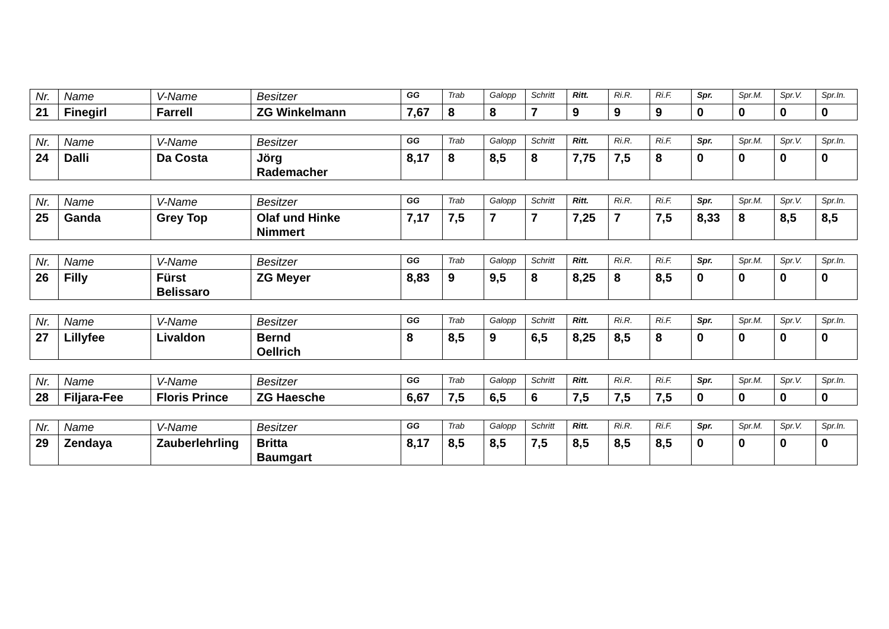| Nr. | Name | V-Name | Besitzer | GG | Trab | Galopp | Schritt | Ritt. | Ri.R. | Ri.F. | Spr. | Spr.M. | Spr.V. | Spr.In. |
| --- | --- | --- | --- | --- | --- | --- | --- | --- | --- | --- | --- | --- | --- | --- |
| 21 | Finegirl | Farrell | ZG Winkelmann | 7,67 | 8 | 8 | 7 | 9 | 9 | 9 | 0 | 0 | 0 | 0 |
| Nr. | Name | V-Name | Besitzer | GG | Trab | Galopp | Schritt | Ritt. | Ri.R. | Ri.F. | Spr. | Spr.M. | Spr.V. | Spr.In. |
| --- | --- | --- | --- | --- | --- | --- | --- | --- | --- | --- | --- | --- | --- | --- |
| 24 | Dalli | Da Costa | Jörg Rademacher | 8,17 | 8 | 8,5 | 8 | 7,75 | 7,5 | 8 | 0 | 0 | 0 | 0 |
| Nr. | Name | V-Name | Besitzer | GG | Trab | Galopp | Schritt | Ritt. | Ri.R. | Ri.F. | Spr. | Spr.M. | Spr.V. | Spr.In. |
| --- | --- | --- | --- | --- | --- | --- | --- | --- | --- | --- | --- | --- | --- | --- |
| 25 | Ganda | Grey Top | Olaf und Hinke Nimmert | 7,17 | 7,5 | 7 | 7 | 7,25 | 7 | 7,5 | 8,33 | 8 | 8,5 | 8,5 |
| Nr. | Name | V-Name | Besitzer | GG | Trab | Galopp | Schritt | Ritt. | Ri.R. | Ri.F. | Spr. | Spr.M. | Spr.V. | Spr.In. |
| --- | --- | --- | --- | --- | --- | --- | --- | --- | --- | --- | --- | --- | --- | --- |
| 26 | Filly | Fürst Belissaro | ZG Meyer | 8,83 | 9 | 9,5 | 8 | 8,25 | 8 | 8,5 | 0 | 0 | 0 | 0 |
| Nr. | Name | V-Name | Besitzer | GG | Trab | Galopp | Schritt | Ritt. | Ri.R. | Ri.F. | Spr. | Spr.M. | Spr.V. | Spr.In. |
| --- | --- | --- | --- | --- | --- | --- | --- | --- | --- | --- | --- | --- | --- | --- |
| 27 | Lillyfee | Livaldon | Bernd Oellrich | 8 | 8,5 | 9 | 6,5 | 8,25 | 8,5 | 8 | 0 | 0 | 0 | 0 |
| Nr. | Name | V-Name | Besitzer | GG | Trab | Galopp | Schritt | Ritt. | Ri.R. | Ri.F. | Spr. | Spr.M. | Spr.V. | Spr.In. |
| --- | --- | --- | --- | --- | --- | --- | --- | --- | --- | --- | --- | --- | --- | --- |
| 28 | Filjara-Fee | Floris Prince | ZG Haesche | 6,67 | 7,5 | 6,5 | 6 | 7,5 | 7,5 | 7,5 | 0 | 0 | 0 | 0 |
| Nr. | Name | V-Name | Besitzer | GG | Trab | Galopp | Schritt | Ritt. | Ri.R. | Ri.F. | Spr. | Spr.M. | Spr.V. | Spr.In. |
| --- | --- | --- | --- | --- | --- | --- | --- | --- | --- | --- | --- | --- | --- | --- |
| 29 | Zendaya | Zauberlehrling | Britta Baumgart | 8,17 | 8,5 | 8,5 | 7,5 | 8,5 | 8,5 | 8,5 | 0 | 0 | 0 | 0 |